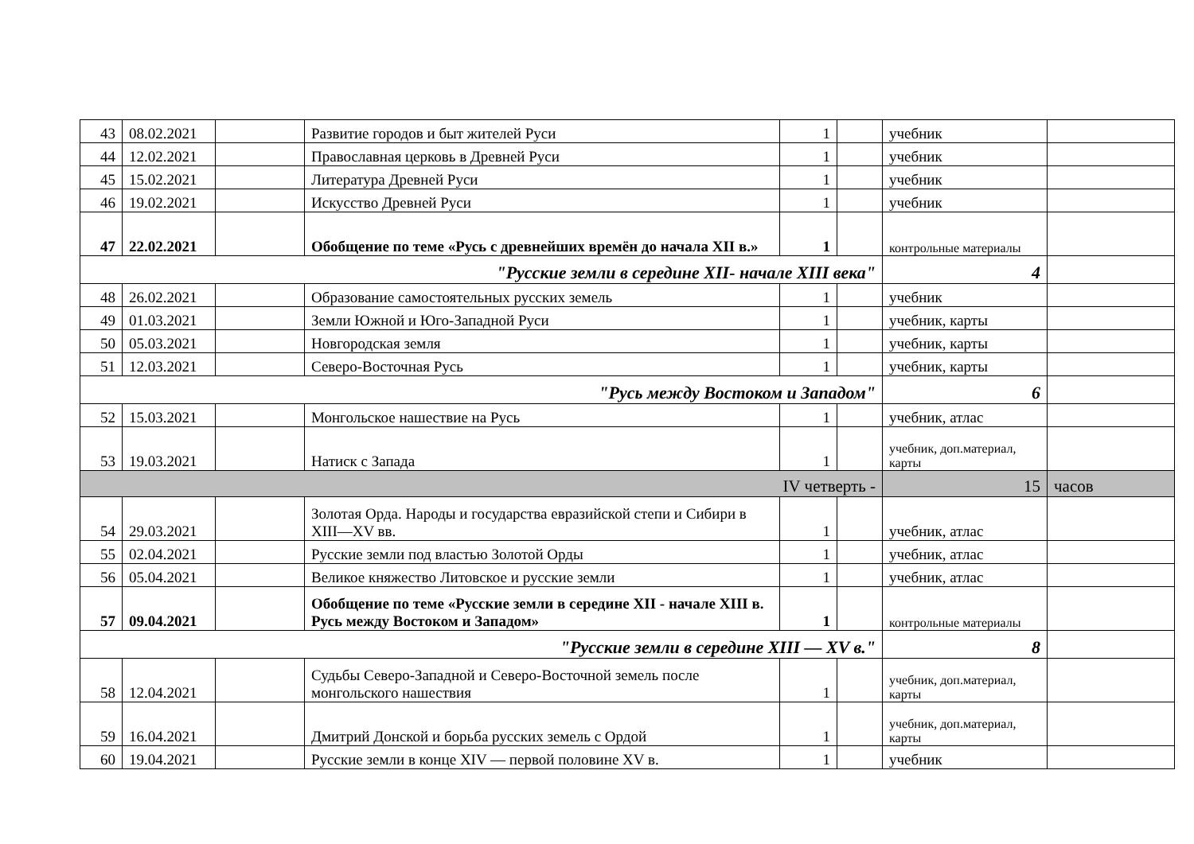| 43 | 08.02.2021 | | Развитие городов и быт жителей Руси | 1 | | учебник | |
| 44 | 12.02.2021 | | Православная церковь в Древней Руси | 1 | | учебник | |
| 45 | 15.02.2021 | | Литература Древней Руси | 1 | | учебник | |
| 46 | 19.02.2021 | | Искусство Древней Руси | 1 | | учебник | |
| 47 | 22.02.2021 | | Обобщение по теме «Русь с древнейших времён до начала XII в.» | 1 | | контрольные материалы | |
| "Русские земли в середине XII- начале XIII века" | | | | | | 4 | |
| 48 | 26.02.2021 | | Образование самостоятельных русских земель | 1 | | учебник | |
| 49 | 01.03.2021 | | Земли Южной и Юго-Западной Руси | 1 | | учебник, карты | |
| 50 | 05.03.2021 | | Новгородская земля | 1 | | учебник, карты | |
| 51 | 12.03.2021 | | Северо-Восточная Русь | 1 | | учебник, карты | |
| "Русь между Востоком и Западом" | | | | | | 6 | |
| 52 | 15.03.2021 | | Монгольское нашествие на Русь | 1 | | учебник, атлас | |
| 53 | 19.03.2021 | | Натиск с Запада | 1 | | учебник, доп.материал, карты | |
| IV четверть - | | | | | | 15 | часов |
| 54 | 29.03.2021 | | Золотая Орда. Народы и государства евразийской степи и Сибири в XIII—XV вв. | 1 | | учебник, атлас | |
| 55 | 02.04.2021 | | Русские земли под властью Золотой Орды | 1 | | учебник, атлас | |
| 56 | 05.04.2021 | | Великое княжество Литовское и русские земли | 1 | | учебник, атлас | |
| 57 | 09.04.2021 | | Обобщение по теме «Русские земли в середине XII - начале XIII в. Русь между Востоком и Западом» | 1 | | контрольные материалы | |
| "Русские земли в середине XIII — XV в." | | | | | | 8 | |
| 58 | 12.04.2021 | | Судьбы Северо-Западной и Северо-Восточной земель после монгольского нашествия | 1 | | учебник, доп.материал, карты | |
| 59 | 16.04.2021 | | Дмитрий Донской и борьба русских земель с Ордой | 1 | | учебник, доп.материал, карты | |
| 60 | 19.04.2021 | | Русские земли в конце XIV — первой половине XV в. | 1 | | учебник | |